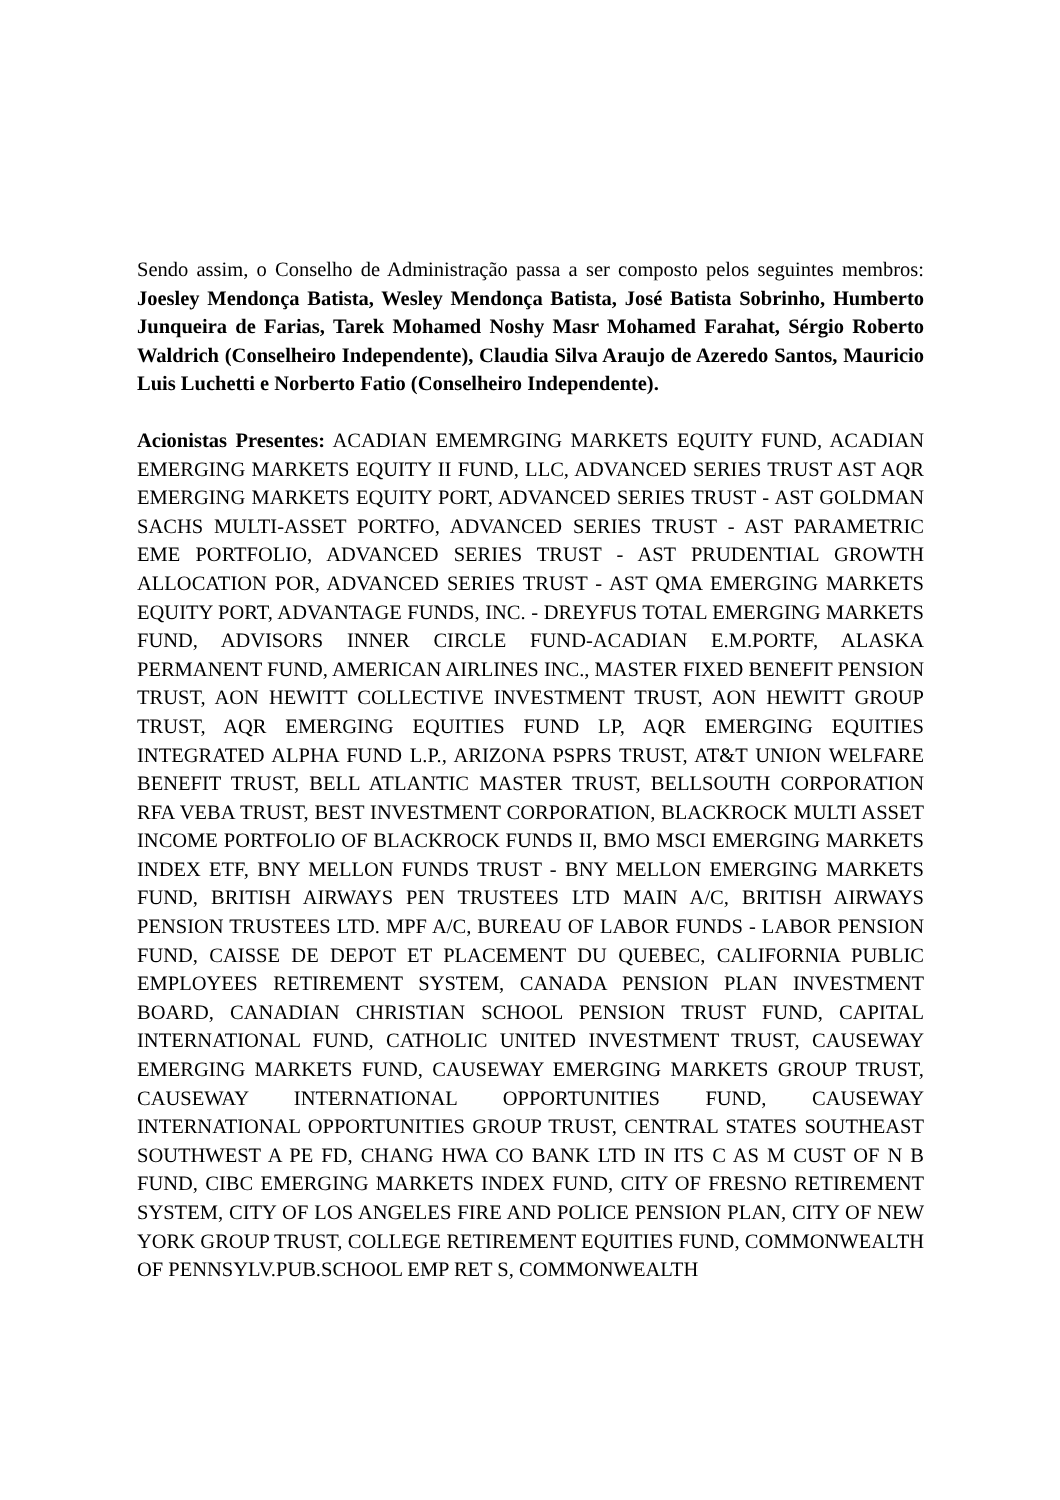Sendo assim, o Conselho de Administração passa a ser composto pelos seguintes membros: Joesley Mendonça Batista, Wesley Mendonça Batista, José Batista Sobrinho, Humberto Junqueira de Farias, Tarek Mohamed Noshy Masr Mohamed Farahat, Sérgio Roberto Waldrich (Conselheiro Independente), Claudia Silva Araujo de Azeredo Santos, Mauricio Luis Luchetti e Norberto Fatio (Conselheiro Independente).
Acionistas Presentes: ACADIAN EMEMRGING MARKETS EQUITY FUND, ACADIAN EMERGING MARKETS EQUITY II FUND, LLC, ADVANCED SERIES TRUST AST AQR EMERGING MARKETS EQUITY PORT, ADVANCED SERIES TRUST - AST GOLDMAN SACHS MULTI-ASSET PORTFO, ADVANCED SERIES TRUST - AST PARAMETRIC EME PORTFOLIO, ADVANCED SERIES TRUST - AST PRUDENTIAL GROWTH ALLOCATION POR, ADVANCED SERIES TRUST - AST QMA EMERGING MARKETS EQUITY PORT, ADVANTAGE FUNDS, INC. - DREYFUS TOTAL EMERGING MARKETS FUND, ADVISORS INNER CIRCLE FUND-ACADIAN E.M.PORTF, ALASKA PERMANENT FUND, AMERICAN AIRLINES INC., MASTER FIXED BENEFIT PENSION TRUST, AON HEWITT COLLECTIVE INVESTMENT TRUST, AON HEWITT GROUP TRUST, AQR EMERGING EQUITIES FUND LP, AQR EMERGING EQUITIES INTEGRATED ALPHA FUND L.P., ARIZONA PSPRS TRUST, AT&T UNION WELFARE BENEFIT TRUST, BELL ATLANTIC MASTER TRUST, BELLSOUTH CORPORATION RFA VEBA TRUST, BEST INVESTMENT CORPORATION, BLACKROCK MULTI ASSET INCOME PORTFOLIO OF BLACKROCK FUNDS II, BMO MSCI EMERGING MARKETS INDEX ETF, BNY MELLON FUNDS TRUST - BNY MELLON EMERGING MARKETS FUND, BRITISH AIRWAYS PEN TRUSTEES LTD MAIN A/C, BRITISH AIRWAYS PENSION TRUSTEES LTD. MPF A/C, BUREAU OF LABOR FUNDS - LABOR PENSION FUND, CAISSE DE DEPOT ET PLACEMENT DU QUEBEC, CALIFORNIA PUBLIC EMPLOYEES RETIREMENT SYSTEM, CANADA PENSION PLAN INVESTMENT BOARD, CANADIAN CHRISTIAN SCHOOL PENSION TRUST FUND, CAPITAL INTERNATIONAL FUND, CATHOLIC UNITED INVESTMENT TRUST, CAUSEWAY EMERGING MARKETS FUND, CAUSEWAY EMERGING MARKETS GROUP TRUST, CAUSEWAY INTERNATIONAL OPPORTUNITIES FUND, CAUSEWAY INTERNATIONAL OPPORTUNITIES GROUP TRUST, CENTRAL STATES SOUTHEAST SOUTHWEST A PE FD, CHANG HWA CO BANK LTD IN ITS C AS M CUST OF N B FUND, CIBC EMERGING MARKETS INDEX FUND, CITY OF FRESNO RETIREMENT SYSTEM, CITY OF LOS ANGELES FIRE AND POLICE PENSION PLAN, CITY OF NEW YORK GROUP TRUST, COLLEGE RETIREMENT EQUITIES FUND, COMMONWEALTH OF PENNSYLV.PUB.SCHOOL EMP RET S, COMMONWEALTH